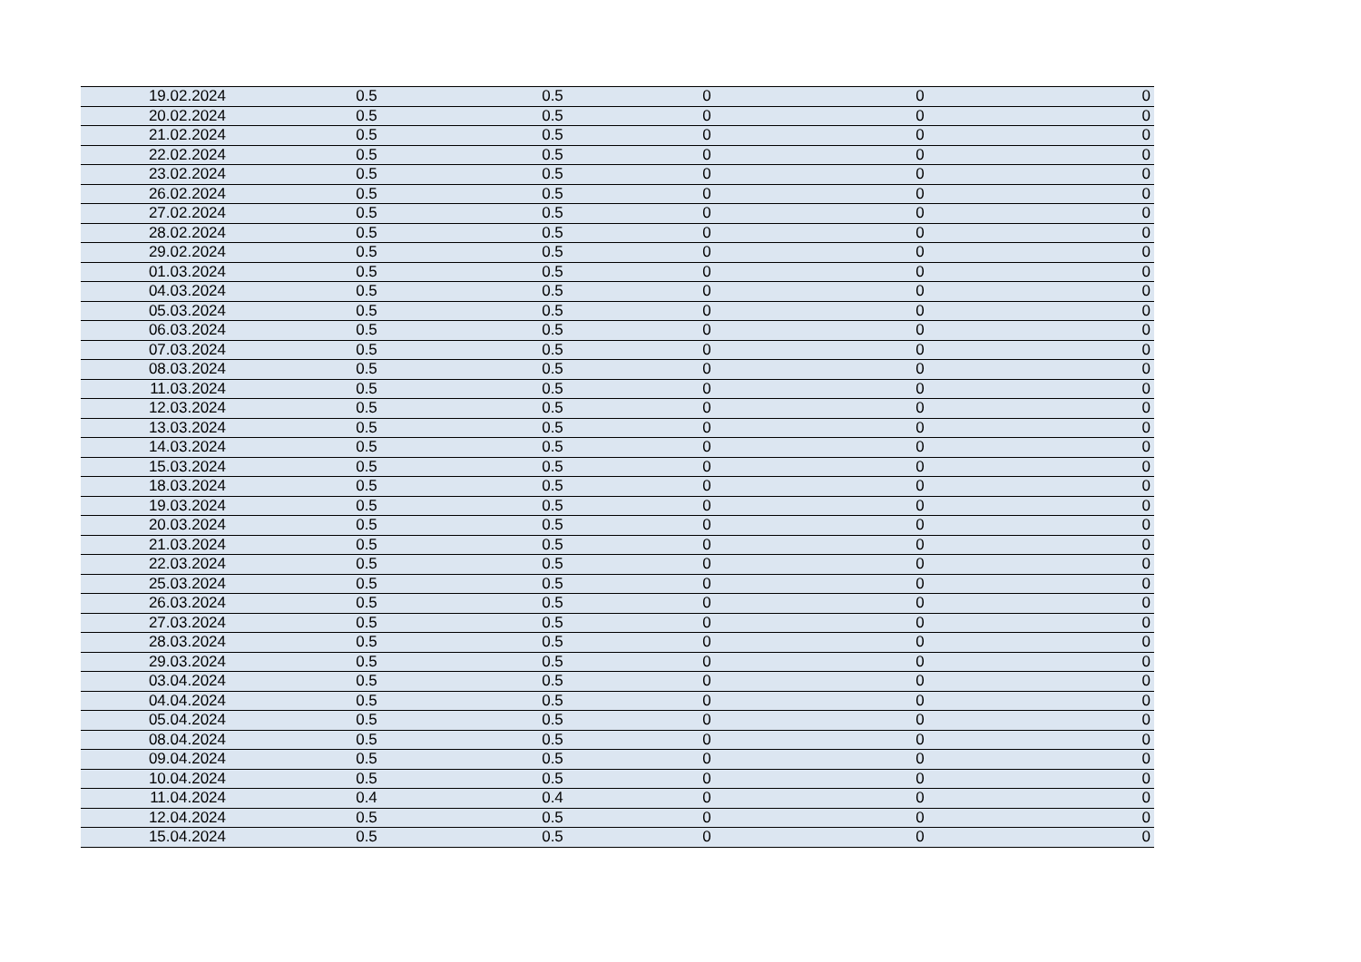| 19.02.2024 | 0.5 | 0.5 | 0 | 0 | 0 |
| 20.02.2024 | 0.5 | 0.5 | 0 | 0 | 0 |
| 21.02.2024 | 0.5 | 0.5 | 0 | 0 | 0 |
| 22.02.2024 | 0.5 | 0.5 | 0 | 0 | 0 |
| 23.02.2024 | 0.5 | 0.5 | 0 | 0 | 0 |
| 26.02.2024 | 0.5 | 0.5 | 0 | 0 | 0 |
| 27.02.2024 | 0.5 | 0.5 | 0 | 0 | 0 |
| 28.02.2024 | 0.5 | 0.5 | 0 | 0 | 0 |
| 29.02.2024 | 0.5 | 0.5 | 0 | 0 | 0 |
| 01.03.2024 | 0.5 | 0.5 | 0 | 0 | 0 |
| 04.03.2024 | 0.5 | 0.5 | 0 | 0 | 0 |
| 05.03.2024 | 0.5 | 0.5 | 0 | 0 | 0 |
| 06.03.2024 | 0.5 | 0.5 | 0 | 0 | 0 |
| 07.03.2024 | 0.5 | 0.5 | 0 | 0 | 0 |
| 08.03.2024 | 0.5 | 0.5 | 0 | 0 | 0 |
| 11.03.2024 | 0.5 | 0.5 | 0 | 0 | 0 |
| 12.03.2024 | 0.5 | 0.5 | 0 | 0 | 0 |
| 13.03.2024 | 0.5 | 0.5 | 0 | 0 | 0 |
| 14.03.2024 | 0.5 | 0.5 | 0 | 0 | 0 |
| 15.03.2024 | 0.5 | 0.5 | 0 | 0 | 0 |
| 18.03.2024 | 0.5 | 0.5 | 0 | 0 | 0 |
| 19.03.2024 | 0.5 | 0.5 | 0 | 0 | 0 |
| 20.03.2024 | 0.5 | 0.5 | 0 | 0 | 0 |
| 21.03.2024 | 0.5 | 0.5 | 0 | 0 | 0 |
| 22.03.2024 | 0.5 | 0.5 | 0 | 0 | 0 |
| 25.03.2024 | 0.5 | 0.5 | 0 | 0 | 0 |
| 26.03.2024 | 0.5 | 0.5 | 0 | 0 | 0 |
| 27.03.2024 | 0.5 | 0.5 | 0 | 0 | 0 |
| 28.03.2024 | 0.5 | 0.5 | 0 | 0 | 0 |
| 29.03.2024 | 0.5 | 0.5 | 0 | 0 | 0 |
| 03.04.2024 | 0.5 | 0.5 | 0 | 0 | 0 |
| 04.04.2024 | 0.5 | 0.5 | 0 | 0 | 0 |
| 05.04.2024 | 0.5 | 0.5 | 0 | 0 | 0 |
| 08.04.2024 | 0.5 | 0.5 | 0 | 0 | 0 |
| 09.04.2024 | 0.5 | 0.5 | 0 | 0 | 0 |
| 10.04.2024 | 0.5 | 0.5 | 0 | 0 | 0 |
| 11.04.2024 | 0.4 | 0.4 | 0 | 0 | 0 |
| 12.04.2024 | 0.5 | 0.5 | 0 | 0 | 0 |
| 15.04.2024 | 0.5 | 0.5 | 0 | 0 | 0 |